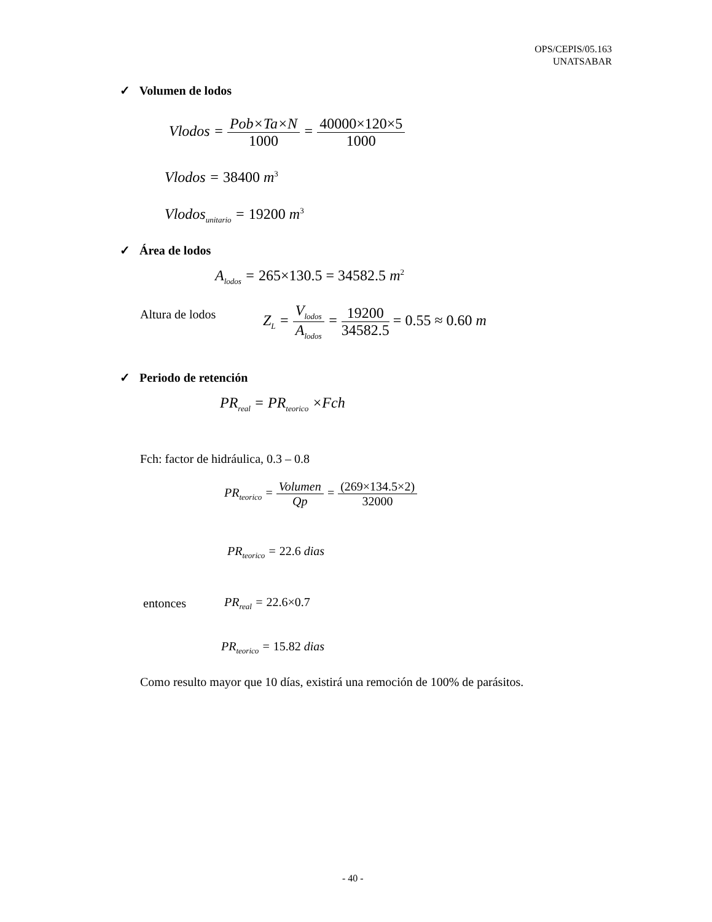OPS/CEPIS/05.163
UNATSABAR
✓ Volumen de lodos
Vlodos = Pob×Ta×N 1000 = 40000×120×5 1000
Vlodos = 38400 m<sup>3</sup>
Vlodos<sub>unitario</sub> = 19200 m<sup>3</sup>
✓ Área de lodos
A<sub>lodos</sub> = 265×130.5 = 34582.5 m<sup>2</sup>
Altura de lodos
Z<sub>L</sub> = V<sub>lodos</sub> A<sub>lodos</sub> = 19200 34582.5 = 0.55 ≈ 0.60 m
✓ Periodo de retención
PR<sub>real</sub> = PR<sub>teorico</sub> ×Fch
Fch: factor de hidráulica, 0.3 – 0.8
PR<sub>teorico</sub> = Volumen Qp = (269×134.5×2) 32000
PR<sub>teorico</sub> = 22.6 dias
entonces PR<sub>real</sub> = 22.6×0.7
PR<sub>teorico</sub> = 15.82 dias
Como resulto mayor que 10 días, existirá una remoción de 100% de parásitos.
- 40 -